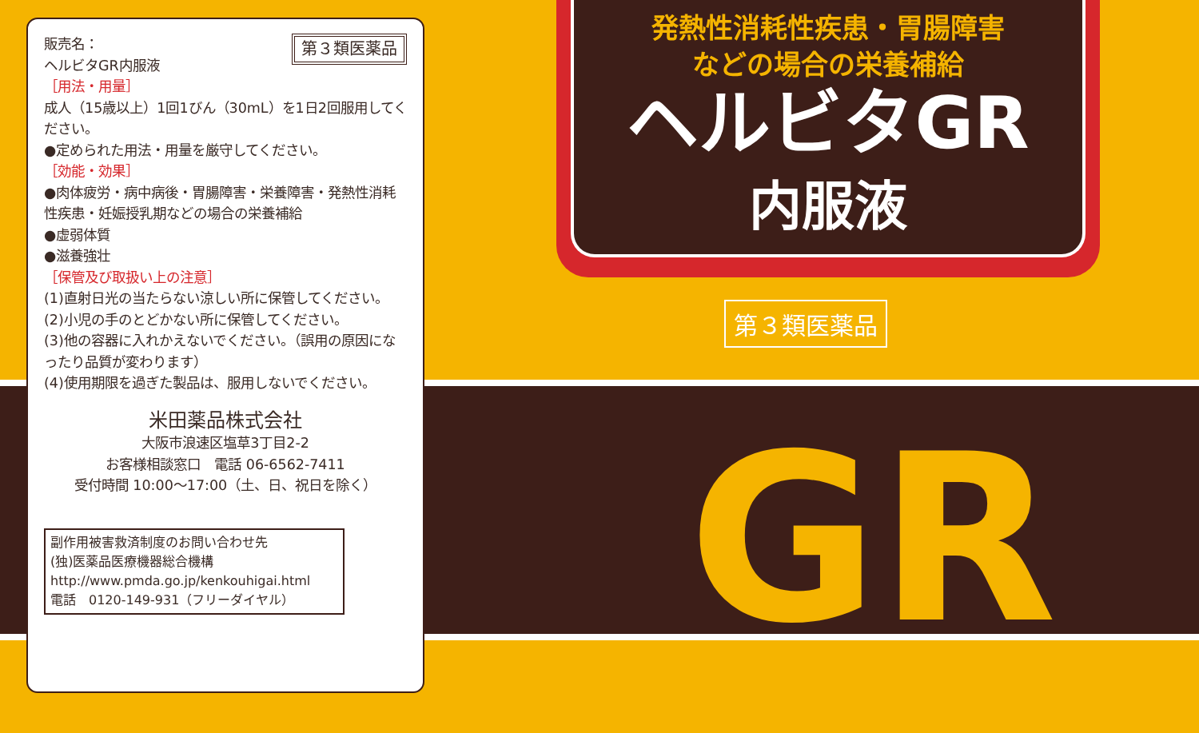第３類医薬品
販売名：
ヘルビタGR内服液
［用法・用量］
成人（15歳以上）1回1びん（30mL）を1日2回服用してください。
●定められた用法・用量を厳守してください。
［効能・効果］
●肉体疲労・病中病後・胃腸障害・栄養障害・発熱性消耗性疾患・妊娠授乳期などの場合の栄養補給
●虚弱体質
●滋養強壮
［保管及び取扱い上の注意］
(1)直射日光の当たらない涼しい所に保管してください。
(2)小児の手のとどかない所に保管してください。
(3)他の容器に入れかえないでください。（誤用の原因になったり品質が変わります）
(4)使用期限を過ぎた製品は、服用しないでください。
米田薬品株式会社
大阪市浪速区塩草3丁目2-2
お客様相談窓口　電話 06-6562-7411
受付時間 10:00～17:00（土、日、祝日を除く）
副作用被害救済制度のお問い合わせ先
(独)医薬品医療機器総合機構
http://www.pmda.go.jp/kenkouhigai.html
電話　0120-149-931（フリーダイヤル）
発熱性消耗性疾患・胃腸障害
などの場合の栄養補給
ヘルビタGR
内服液
第３類医薬品
GR